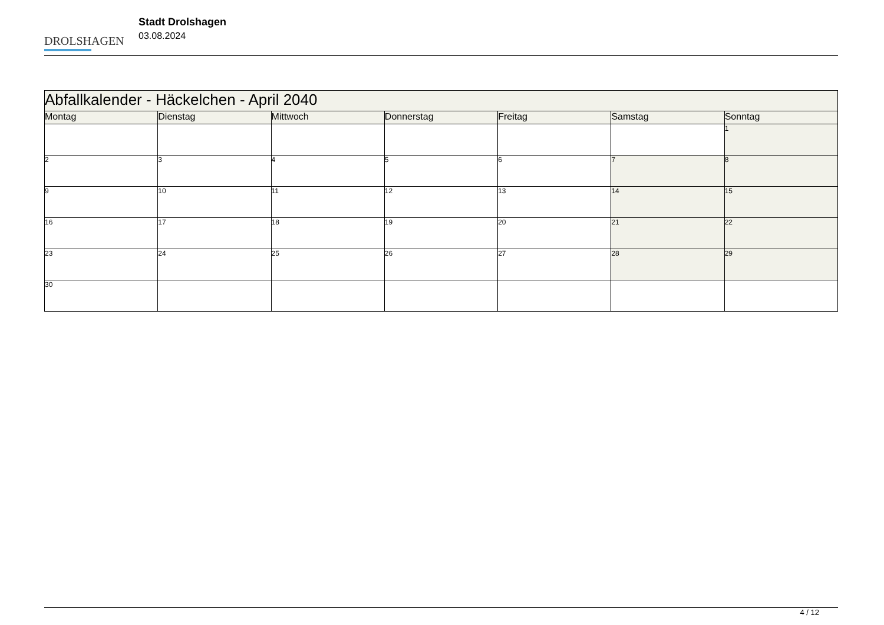DROLSHAGEN
Stadt Drolshagen
03.08.2024
| Abfallkalender - Häckelchen - April 2040 | | | | | | |
| --- | --- | --- | --- | --- | --- | --- |
| Montag | Dienstag | Mittwoch | Donnerstag | Freitag | Samstag | Sonntag |
| | | | | | | 1 |
| 2 | 3 | 4 | 5 | 6 | 7 | 8 |
| 9 | 10 | 11 | 12 | 13 | 14 | 15 |
| 16 | 17 | 18 | 19 | 20 | 21 | 22 |
| 23 | 24 | 25 | 26 | 27 | 28 | 29 |
| 30 | | | | | | |
4 / 12